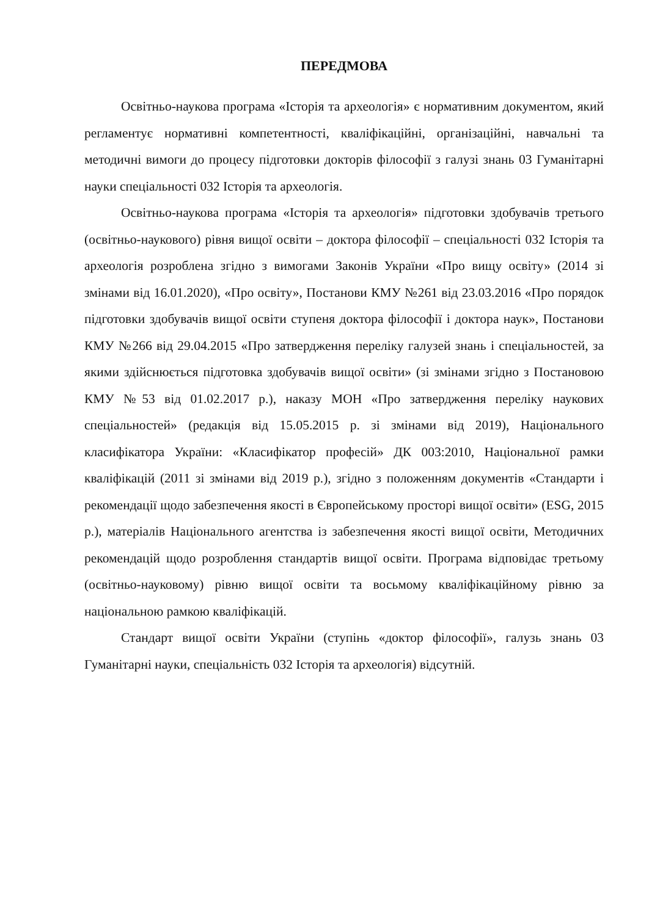ПЕРЕДМОВА
Освітньо-наукова програма «Історія та археологія» є нормативним документом, який регламентує нормативні компетентності, кваліфікаційні, організаційні, навчальні та методичні вимоги до процесу підготовки докторів філософії з галузі знань 03 Гуманітарні науки спеціальності 032 Історія та археологія.
Освітньо-наукова програма «Історія та археологія» підготовки здобувачів третього (освітньо-наукового) рівня вищої освіти – доктора філософії – спеціальності 032 Історія та археологія розроблена згідно з вимогами Законів України «Про вищу освіту» (2014 зі змінами від 16.01.2020), «Про освіту», Постанови КМУ №261 від 23.03.2016 «Про порядок підготовки здобувачів вищої освіти ступеня доктора філософії і доктора наук», Постанови КМУ №266 від 29.04.2015 «Про затвердження переліку галузей знань і спеціальностей, за якими здійснюється підготовка здобувачів вищої освіти» (зі змінами згідно з Постановою КМУ №53 від 01.02.2017 р.), наказу МОН «Про затвердження переліку наукових спеціальностей» (редакція від 15.05.2015 р. зі змінами від 2019), Національного класифікатора України: «Класифікатор професій» ДК 003:2010, Національної рамки кваліфікацій (2011 зі змінами від 2019 р.), згідно з положенням документів «Стандарти і рекомендації щодо забезпечення якості в Європейському просторі вищої освіти» (ESG, 2015 р.), матеріалів Національного агентства із забезпечення якості вищої освіти, Методичних рекомендацій щодо розроблення стандартів вищої освіти. Програма відповідає третьому (освітньо-науковому) рівню вищої освіти та восьмому кваліфікаційному рівню за національною рамкою кваліфікацій.
Стандарт вищої освіти України (ступінь «доктор філософії», галузь знань 03 Гуманітарні науки, спеціальність 032 Історія та археологія) відсутній.